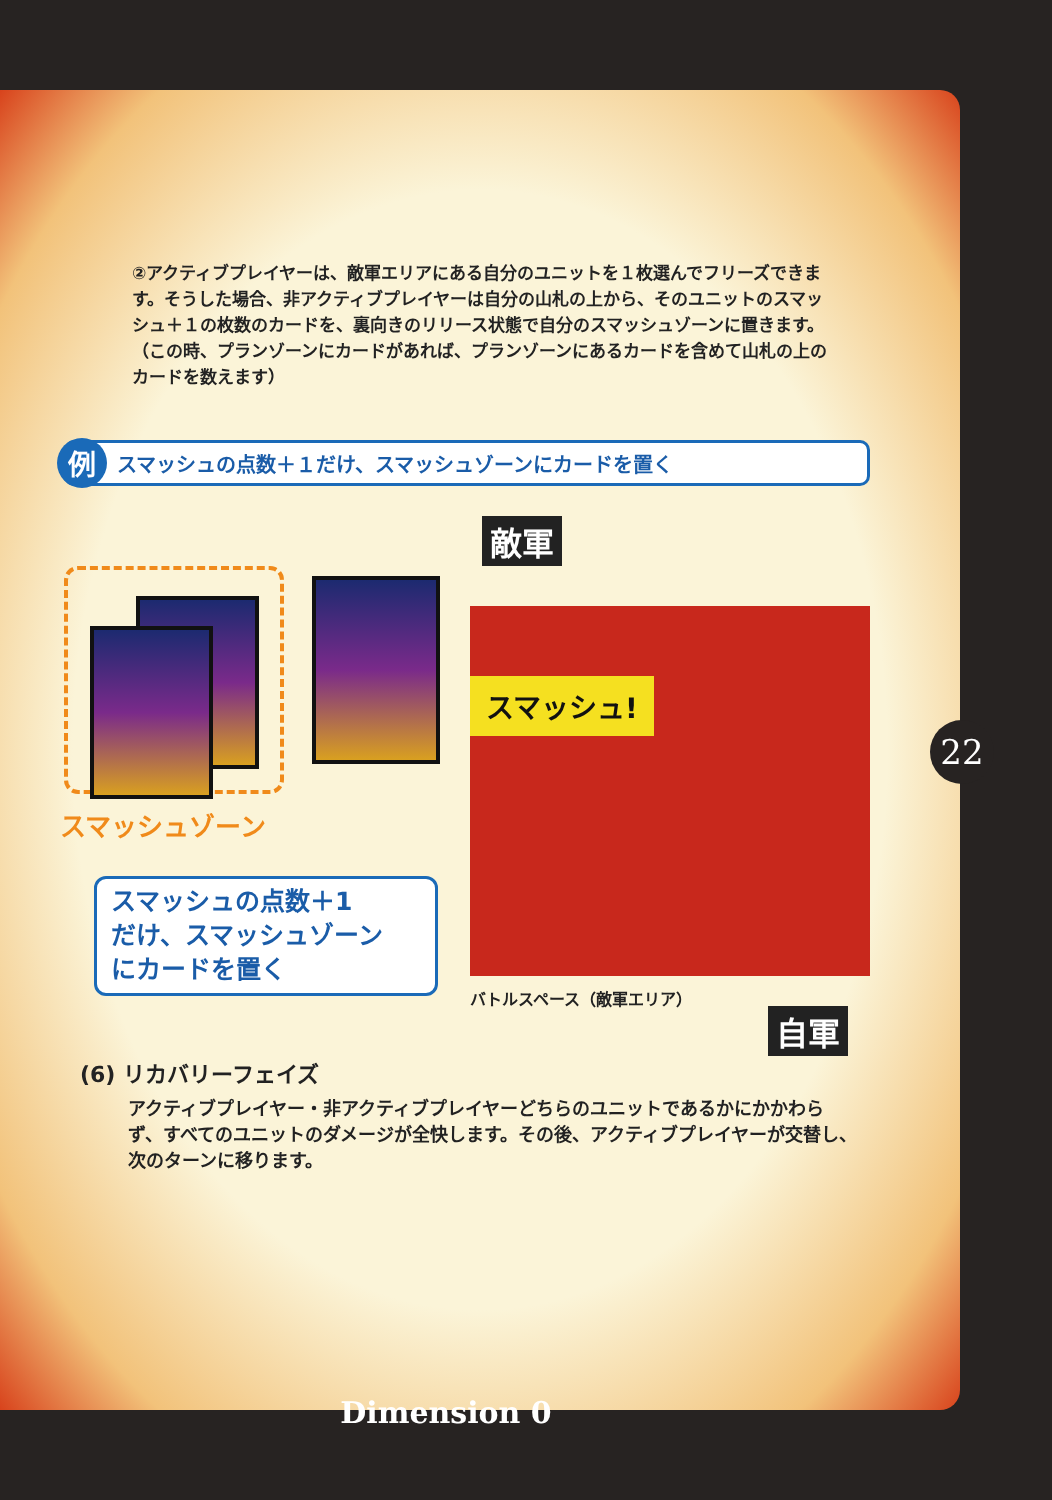②アクティブプレイヤーは、敵軍エリアにある自分のユニットを１枚選んでフリーズできます。そうした場合、非アクティブプレイヤーは自分の山札の上から、そのユニットのスマッシュ＋１の枚数のカードを、裏向きのリリース状態で自分のスマッシュゾーンに置きます。（この時、プランゾーンにカードがあれば、プランゾーンにあるカードを含めて山札の上のカードを数えます）
例スマッシュの点数＋１だけ、スマッシュゾーンにカードを置く
スマッシュゾーン
スマッシュの点数＋1
だけ、スマッシュゾーン
にカードを置く
敵軍
スマッシュ!
バトルスペース（敵軍エリア）
自軍
(6) リカバリーフェイズ
アクティブプレイヤー・非アクティブプレイヤーどちらのユニットであるかにかかわらず、すべてのユニットのダメージが全快します。その後、アクティブプレイヤーが交替し、次のターンに移ります。
22
Dimension 0